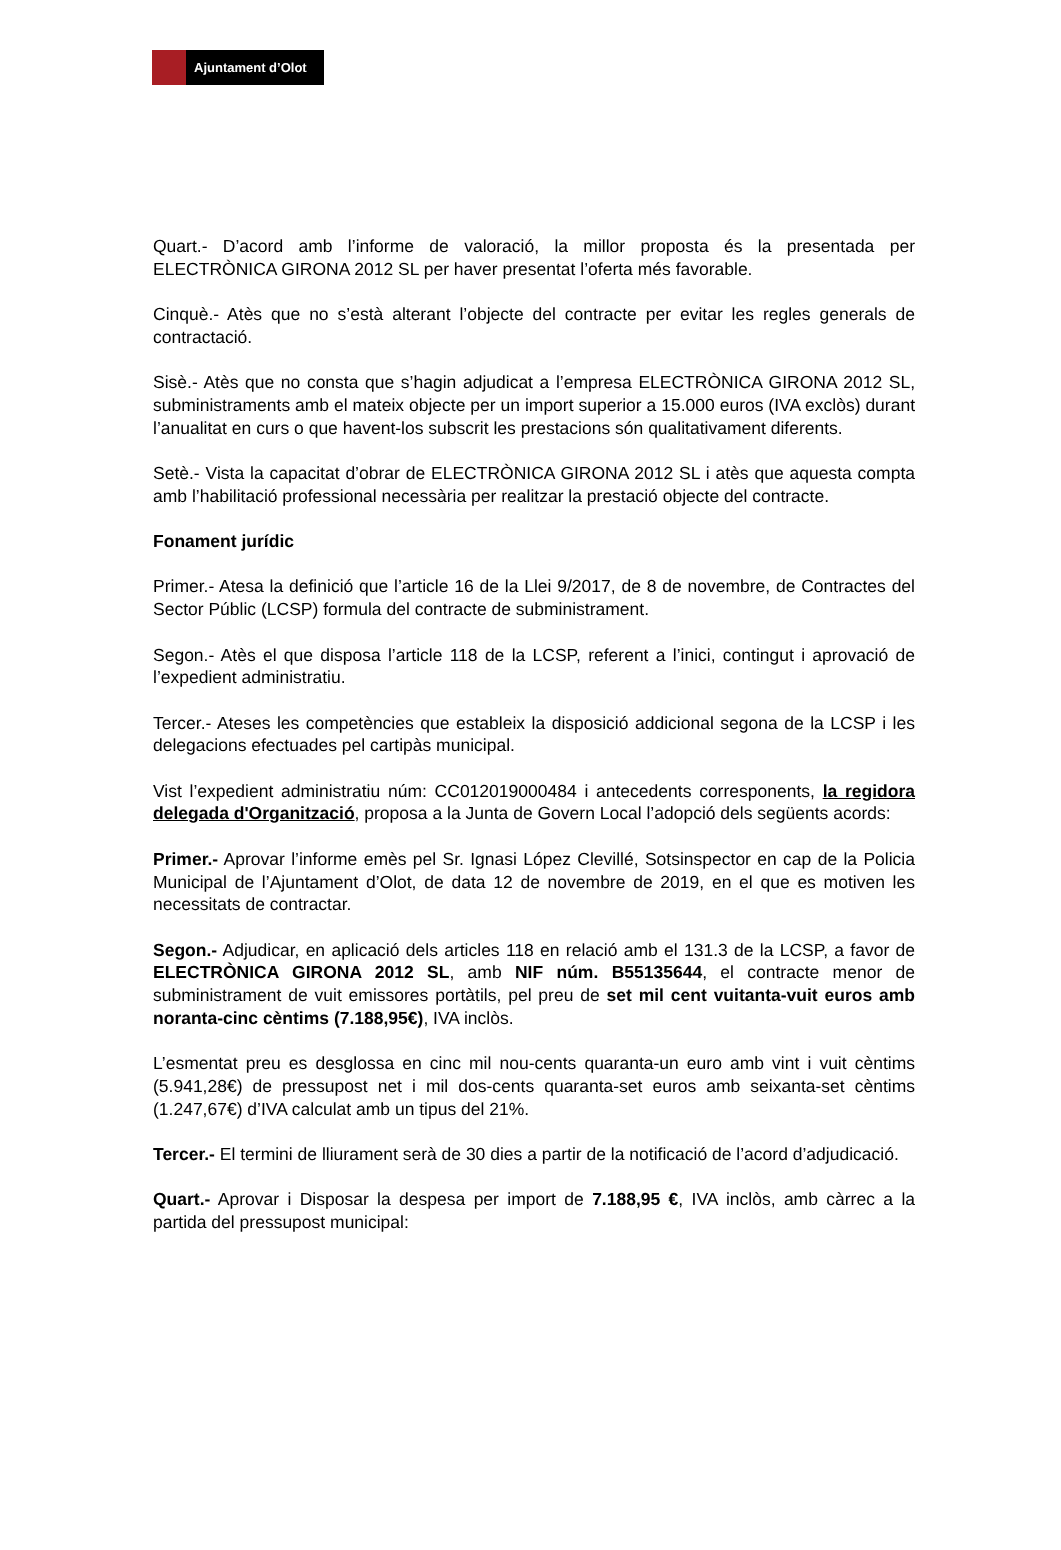Ajuntament d’Olot
Quart.- D’acord amb l’informe de valoració, la millor proposta és la presentada per ELECTRÒNICA GIRONA 2012 SL per haver presentat l’oferta més favorable.
Cinquè.- Atès que no s’està alterant l’objecte del contracte per evitar les regles generals de contractació.
Sisè.- Atès que no consta que s’hagin adjudicat a l’empresa ELECTRÒNICA GIRONA 2012 SL, subministraments amb el mateix objecte per un import superior a 15.000 euros (IVA exclòs) durant l’anualitat en curs o que havent-los subscrit les prestacions són qualitativament diferents.
Setè.- Vista la capacitat d’obrar de ELECTRÒNICA GIRONA 2012 SL i atès que aquesta compta amb l’habilitació professional necessària per realitzar la prestació objecte del contracte.
Fonament jurídic
Primer.- Atesa la definició que l’article 16 de la Llei 9/2017, de 8 de novembre, de Contractes del Sector Públic (LCSP) formula del contracte de subministrament.
Segon.- Atès el que disposa l’article 118 de la LCSP, referent a l’inici, contingut i aprovació de l’expedient administratiu.
Tercer.- Ateses les competències que estableix la disposició addicional segona de la LCSP i les delegacions efectuades pel cartipàs municipal.
Vist l’expedient administratiu núm: CC012019000484 i antecedents corresponents, la regidora delegada d'Organització, proposa a la Junta de Govern Local l’adopció dels següents acords:
Primer.- Aprovar l’informe emès pel Sr. Ignasi López Clevillé, Sotsinspector en cap de la Policia Municipal de l’Ajuntament d’Olot, de data 12 de novembre de 2019, en el que es motiven les necessitats de contractar.
Segon.- Adjudicar, en aplicació dels articles 118 en relació amb el 131.3 de la LCSP, a favor de ELECTRÒNICA GIRONA 2012 SL, amb NIF núm. B55135644, el contracte menor de subministrament de vuit emissores portàtils, pel preu de set mil cent vuitanta-vuit euros amb noranta-cinc cèntims (7.188,95€), IVA inclòs.
L’esmentat preu es desglossa en cinc mil nou-cents quaranta-un euro amb vint i vuit cèntims (5.941,28€) de pressupost net i mil dos-cents quaranta-set euros amb seixanta-set cèntims (1.247,67€) d’IVA calculat amb un tipus del 21%.
Tercer.- El termini de lliurament serà de 30 dies a partir de la notificació de l’acord d’adjudicació.
Quart.- Aprovar i Disposar la despesa per import de 7.188,95 €, IVA inclòs, amb càrrec a la partida del pressupost municipal: